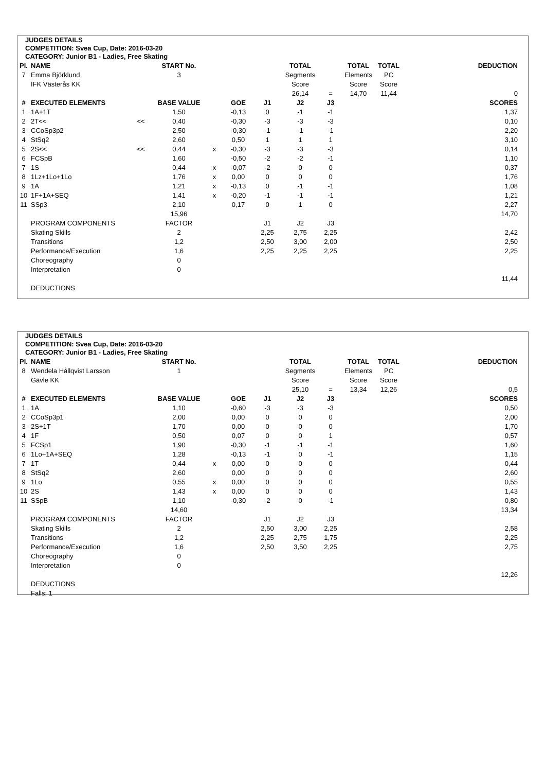JUDGES DETAILS
COMPETITION: Svea Cup, Date: 2016-03-20
CATEGORY: Junior B1 - Ladies, Free Skating
| Pl. | NAME | | START No. | | | | TOTAL | | TOTAL | TOTAL | DEDUCTION |
| --- | --- | --- | --- | --- | --- | --- | --- | --- | --- | --- | --- |
| 7 | Emma Björklund | | 3 | | | | Segments | | Elements | PC | |
| | IFK Västerås KK | | | | | | Score | | Score | Score | |
| | | | | | | | 26,14 | = | 14,70 | 11,44 | 0 |
| # | EXECUTED ELEMENTS | | BASE VALUE | | GOE | J1 | J2 | J3 | | | SCORES |
| 1 | 1A+1T | | 1,50 | | -0,13 | 0 | -1 | -1 | | | 1,37 |
| 2 | 2T<< | << | 0,40 | | -0,30 | -3 | -3 | -3 | | | 0,10 |
| 3 | CCoSp3p2 | | 2,50 | | -0,30 | -1 | -1 | -1 | | | 2,20 |
| 4 | StSq2 | | 2,60 | | 0,50 | 1 | 1 | 1 | | | 3,10 |
| 5 | 2S<< | << | 0,44 | x | -0,30 | -3 | -3 | -3 | | | 0,14 |
| 6 | FCSpB | | 1,60 | | -0,50 | -2 | -2 | -1 | | | 1,10 |
| 7 | 1S | | 0,44 | x | -0,07 | -2 | 0 | 0 | | | 0,37 |
| 8 | 1Lz+1Lo+1Lo | | 1,76 | x | 0,00 | 0 | 0 | 0 | | | 1,76 |
| 9 | 1A | | 1,21 | x | -0,13 | 0 | -1 | -1 | | | 1,08 |
| 10 | 1F+1A+SEQ | | 1,41 | x | -0,20 | -1 | -1 | -1 | | | 1,21 |
| 11 | SSp3 | | 2,10 | | 0,17 | 0 | 1 | 0 | | | 2,27 |
| | | | 15,96 | | | | | | | | 14,70 |
| | PROGRAM COMPONENTS | | FACTOR | | | J1 | J2 | J3 | | | |
| | Skating Skills | | 2 | | | 2,25 | 2,75 | 2,25 | | | 2,42 |
| | Transitions | | 1,2 | | | 2,50 | 3,00 | 2,00 | | | 2,50 |
| | Performance/Execution | | 1,6 | | | 2,25 | 2,25 | 2,25 | | | 2,25 |
| | Choreography | | 0 | | | | | | | | |
| | Interpretation | | 0 | | | | | | | | |
| | | | | | | | | | | | 11,44 |
| | DEDUCTIONS | | | | | | | | | | |
JUDGES DETAILS
COMPETITION: Svea Cup, Date: 2016-03-20
CATEGORY: Junior B1 - Ladies, Free Skating
| Pl. | NAME | | START No. | | | | TOTAL | | TOTAL | TOTAL | DEDUCTION |
| --- | --- | --- | --- | --- | --- | --- | --- | --- | --- | --- | --- |
| 8 | Wendela Hållqvist Larsson | | 1 | | | | Segments | | Elements | PC | |
| | Gävle KK | | | | | | Score | | Score | Score | |
| | | | | | | | 25,10 | = | 13,34 | 12,26 | 0,5 |
| # | EXECUTED ELEMENTS | | BASE VALUE | | GOE | J1 | J2 | J3 | | | SCORES |
| 1 | 1A | | 1,10 | | -0,60 | -3 | -3 | -3 | | | 0,50 |
| 2 | CCoSp3p1 | | 2,00 | | 0,00 | 0 | 0 | 0 | | | 2,00 |
| 3 | 2S+1T | | 1,70 | | 0,00 | 0 | 0 | 0 | | | 1,70 |
| 4 | 1F | | 0,50 | | 0,07 | 0 | 0 | 1 | | | 0,57 |
| 5 | FCSp1 | | 1,90 | | -0,30 | -1 | -1 | -1 | | | 1,60 |
| 6 | 1Lo+1A+SEQ | | 1,28 | | -0,13 | -1 | 0 | -1 | | | 1,15 |
| 7 | 1T | | 0,44 | x | 0,00 | 0 | 0 | 0 | | | 0,44 |
| 8 | StSq2 | | 2,60 | | 0,00 | 0 | 0 | 0 | | | 2,60 |
| 9 | 1Lo | | 0,55 | x | 0,00 | 0 | 0 | 0 | | | 0,55 |
| 10 | 2S | | 1,43 | x | 0,00 | 0 | 0 | 0 | | | 1,43 |
| 11 | SSpB | | 1,10 | | -0,30 | -2 | 0 | -1 | | | 0,80 |
| | | | 14,60 | | | | | | | | 13,34 |
| | PROGRAM COMPONENTS | | FACTOR | | | J1 | J2 | J3 | | | |
| | Skating Skills | | 2 | | | 2,50 | 3,00 | 2,25 | | | 2,58 |
| | Transitions | | 1,2 | | | 2,25 | 2,75 | 1,75 | | | 2,25 |
| | Performance/Execution | | 1,6 | | | 2,50 | 3,50 | 2,25 | | | 2,75 |
| | Choreography | | 0 | | | | | | | | |
| | Interpretation | | 0 | | | | | | | | |
| | | | | | | | | | | | 12,26 |
| | DEDUCTIONS | | | | | | | | | | |
| | Falls: 1 | | | | | | | | | | |